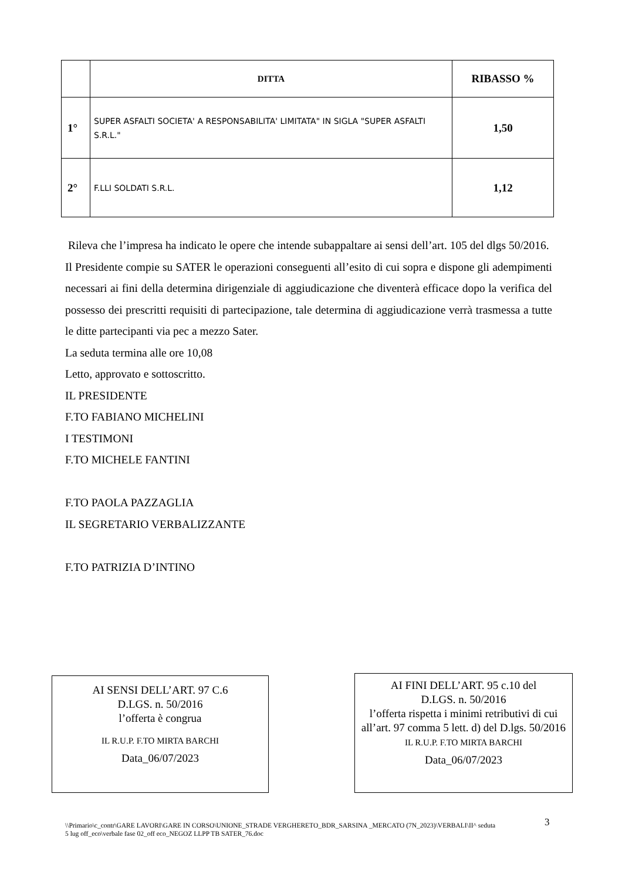| | DITTA | RIBASSO % |
| --- | --- | --- |
| 1° | SUPER ASFALTI SOCIETA' A RESPONSABILITA' LIMITATA" IN SIGLA "SUPER ASFALTI S.R.L." | 1,50 |
| 2° | F.LLI SOLDATI S.R.L. | 1,12 |
Rileva che l’impresa ha indicato le opere che intende subappaltare ai sensi dell’art. 105 del dlgs 50/2016.
Il Presidente compie su SATER le operazioni conseguenti all’esito di cui sopra e dispone gli adempimenti necessari ai fini della determina dirigenziale di aggiudicazione che diventerà efficace dopo la verifica del possesso dei prescritti requisiti di partecipazione, tale determina di aggiudicazione verrà trasmessa a tutte le ditte partecipanti via pec a mezzo Sater.
La seduta termina alle ore 10,08
Letto, approvato e sottoscritto.
IL PRESIDENTE
F.TO FABIANO MICHELINI
I TESTIMONI
F.TO MICHELE FANTINI
F.TO PAOLA PAZZAGLIA
IL SEGRETARIO VERBALIZZANTE
F.TO PATRIZIA D’INTINO
AI SENSI DELL’ART. 97 C.6
D.LGS. n. 50/2016
l’offerta è congrua
IL R.U.P. F.TO MIRTA BARCHI
Data_06/07/2023
AI FINI DELL’ART. 95 c.10 del
D.LGS. n. 50/2016
l’offerta rispetta i minimi retributivi di cui all’art. 97 comma 5 lett. d) del D.lgs. 50/2016
IL R.U.P. F.TO MIRTA BARCHI
Data_06/07/2023
\\Primario\c_contr\GARE LAVORI\GARE IN CORSO\UNIONE_STRADE VERGHERETO_BDR_SARSINA _MERCATO (7N_2023)\VERBALI\II^ seduta 5 lug off_eco\verbale fase 02_off eco_NEGOZ LLPP TB SATER_76.doc
3